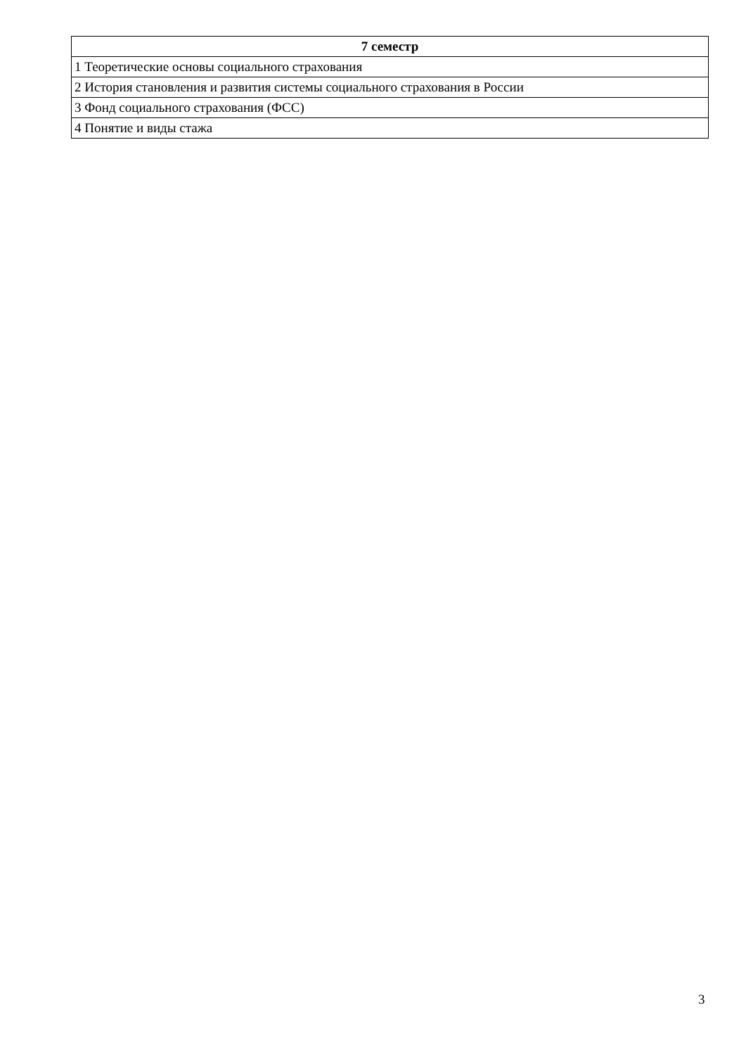| 7 семестр |
| --- |
| 1 Теоретические основы социального страхования |
| 2 История становления и развития системы социального страхования в России |
| 3 Фонд социального страхования (ФСС) |
| 4 Понятие и виды стажа |
3